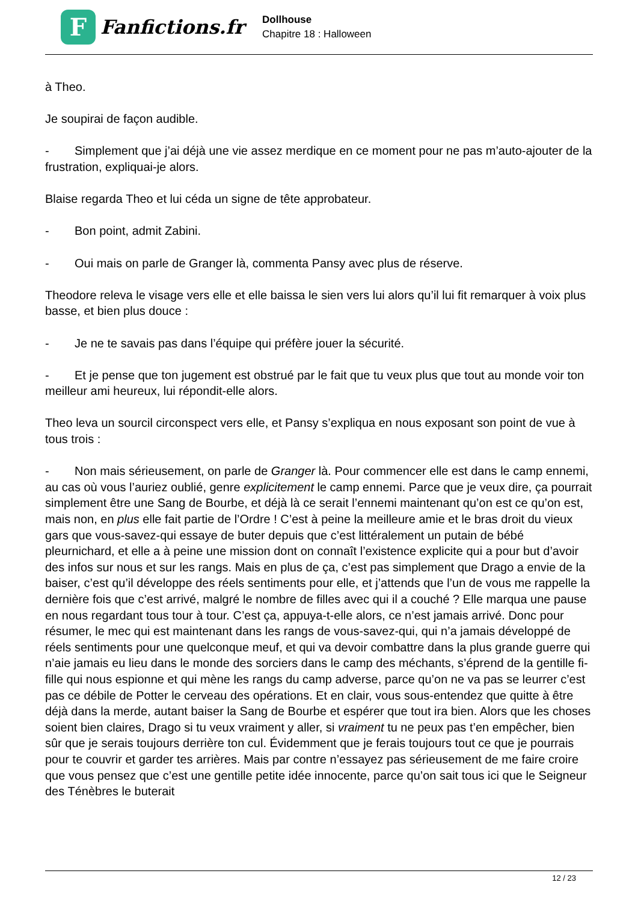F
Fanfictions.fr
Dollhouse
Chapitre 18 : Halloween
à Theo.
Je soupirai de façon audible.
- Simplement que j’ai déjà une vie assez merdique en ce moment pour ne pas m’auto-ajouter de la frustration, expliquai-je alors.
Blaise regarda Theo et lui céda un signe de tête approbateur.
- Bon point, admit Zabini.
- Oui mais on parle de Granger là, commenta Pansy avec plus de réserve.
Theodore releva le visage vers elle et elle baissa le sien vers lui alors qu’il lui fit remarquer à voix plus basse, et bien plus douce :
- Je ne te savais pas dans l’équipe qui préfère jouer la sécurité.
- Et je pense que ton jugement est obstrué par le fait que tu veux plus que tout au monde voir ton meilleur ami heureux, lui répondit-elle alors.
Theo leva un sourcil circonspect vers elle, et Pansy s’expliqua en nous exposant son point de vue à tous trois :
- Non mais sérieusement, on parle de Granger là. Pour commencer elle est dans le camp ennemi, au cas où vous l’auriez oublié, genre explicitement le camp ennemi. Parce que je veux dire, ça pourrait simplement être une Sang de Bourbe, et déjà là ce serait l’ennemi maintenant qu’on est ce qu’on est, mais non, en plus elle fait partie de l’Ordre ! C’est à peine la meilleure amie et le bras droit du vieux gars que vous-savez-qui essaye de buter depuis que c’est littéralement un putain de bébé pleurnichard, et elle a à peine une mission dont on connaît l’existence explicite qui a pour but d’avoir des infos sur nous et sur les rangs. Mais en plus de ça, c’est pas simplement que Drago a envie de la baiser, c’est qu’il développe des réels sentiments pour elle, et j’attends que l’un de vous me rappelle la dernière fois que c’est arrivé, malgré le nombre de filles avec qui il a couché ? Elle marqua une pause en nous regardant tous tour à tour. C’est ça, appuya-t-elle alors, ce n’est jamais arrivé. Donc pour résumer, le mec qui est maintenant dans les rangs de vous-savez-qui, qui n’a jamais développé de réels sentiments pour une quelconque meuf, et qui va devoir combattre dans la plus grande guerre qui n’aie jamais eu lieu dans le monde des sorciers dans le camp des méchants, s’éprend de la gentille fi-fille qui nous espionne et qui mène les rangs du camp adverse, parce qu’on ne va pas se leurrer c’est pas ce débile de Potter le cerveau des opérations. Et en clair, vous sous-entendez que quitte à être déjà dans la merde, autant baiser la Sang de Bourbe et espérer que tout ira bien. Alors que les choses soient bien claires, Drago si tu veux vraiment y aller, si vraiment tu ne peux pas t’en empêcher, bien sûr que je serais toujours derrière ton cul. Évidemment que je ferais toujours tout ce que je pourrais pour te couvrir et garder tes arrières. Mais par contre n’essayez pas sérieusement de me faire croire que vous pensez que c’est une gentille petite idée innocente, parce qu’on sait tous ici que le Seigneur des Ténèbres le buterait
12 / 23